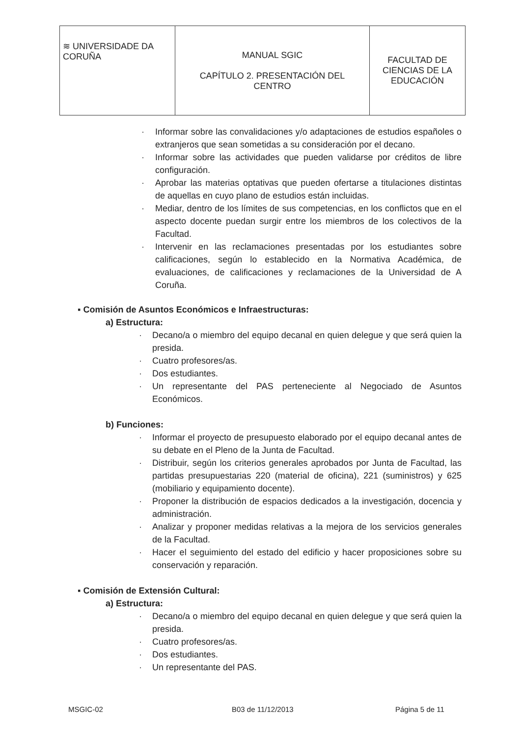| ≋ UNIVERSIDADE DA CORUÑA | MANUAL SGIC CAPÍTULO 2. PRESENTACIÓN DEL CENTRO | FACULTAD DE CIENCIAS DE LA EDUCACIÓN |
· Informar sobre las convalidaciones y/o adaptaciones de estudios españoles o extranjeros que sean sometidas a su consideración por el decano.
· Informar sobre las actividades que pueden validarse por créditos de libre configuración.
· Aprobar las materias optativas que pueden ofertarse a titulaciones distintas de aquellas en cuyo plano de estudios están incluidas.
· Mediar, dentro de los límites de sus competencias, en los conflictos que en el aspecto docente puedan surgir entre los miembros de los colectivos de la Facultad.
· Intervenir en las reclamaciones presentadas por los estudiantes sobre calificaciones, según lo establecido en la Normativa Académica, de evaluaciones, de calificaciones y reclamaciones de la Universidad de A Coruña.
▪ Comisión de Asuntos Económicos e Infraestructuras:
a) Estructura:
· Decano/a o miembro del equipo decanal en quien delegue y que será quien la presida.
· Cuatro profesores/as.
· Dos estudiantes.
· Un representante del PAS perteneciente al Negociado de Asuntos Económicos.
b) Funciones:
· Informar el proyecto de presupuesto elaborado por el equipo decanal antes de su debate en el Pleno de la Junta de Facultad.
· Distribuir, según los criterios generales aprobados por Junta de Facultad, las partidas presupuestarias 220 (material de oficina), 221 (suministros) y 625 (mobiliario y equipamiento docente).
· Proponer la distribución de espacios dedicados a la investigación, docencia y administración.
· Analizar y proponer medidas relativas a la mejora de los servicios generales de la Facultad.
· Hacer el seguimiento del estado del edificio y hacer proposiciones sobre su conservación y reparación.
▪ Comisión de Extensión Cultural:
a) Estructura:
· Decano/a o miembro del equipo decanal en quien delegue y que será quien la presida.
· Cuatro profesores/as.
· Dos estudiantes.
· Un representante del PAS.
MSGIC-02 B03 de 11/12/2013 Página 5 de 11